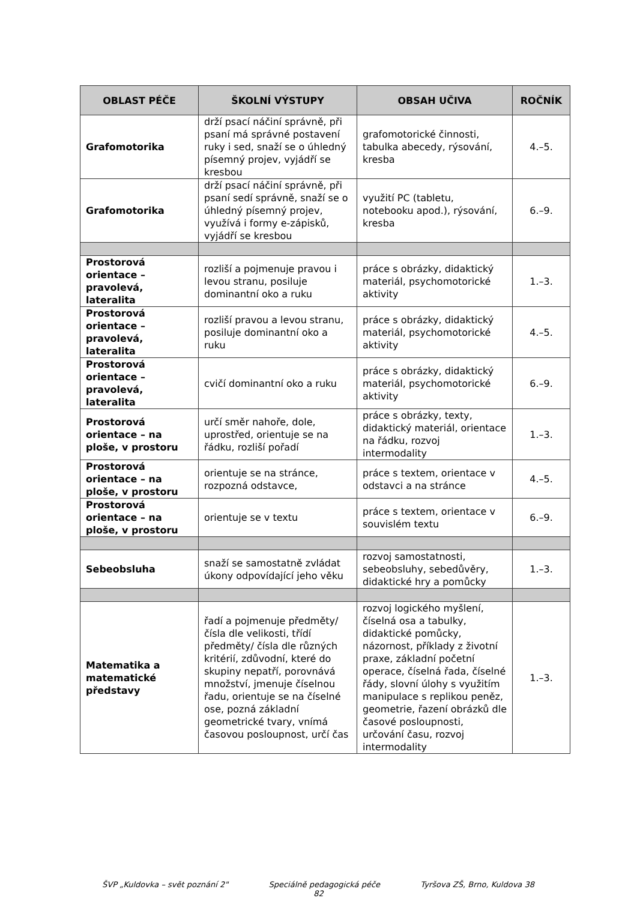| OBLAST PÉČE | ŠKOLNÍ VÝSTUPY | OBSAH UČIVA | ROČNÍK |
| --- | --- | --- | --- |
| Grafomotorika | drží psací náčiní správně, při psaní má správné postavení ruky i sed, snaží se o úhledný písemný projev, vyjádří se kresbou | grafomotorické činnosti, tabulka abecedy, rýsování, kresba | 4.–5. |
| Grafomotorika | drží psací náčiní správně, při psaní sedí správně, snaží se o úhledný písemný projev, využívá i formy e-zápisků, vyjádří se kresbou | využití PC (tabletu, notebooku apod.), rýsování, kresba | 6.–9. |
| Prostorová orientace – pravolevá, lateralita | rozliší a pojmenuje pravou i levou stranu, posiluje dominantní oko a ruku | práce s obrázky, didaktický materiál, psychomotorické aktivity | 1.–3. |
| Prostorová orientace – pravolevá, lateralita | rozliší pravou a levou stranu, posiluje dominantní oko a ruku | práce s obrázky, didaktický materiál, psychomotorické aktivity | 4.–5. |
| Prostorová orientace – pravolevá, lateralita | cvičí dominantní oko a ruku | práce s obrázky, didaktický materiál, psychomotorické aktivity | 6.–9. |
| Prostorová orientace – na ploše, v prostoru | určí směr nahoře, dole, uprostřed, orientuje se na řádku, rozliší pořadí | práce s obrázky, texty, didaktický materiál, orientace na řádku, rozvoj intermodality | 1.–3. |
| Prostorová orientace – na ploše, v prostoru | orientuje se na stránce, rozpozná odstavce, | práce s textem, orientace v odstavci a na stránce | 4.–5. |
| Prostorová orientace – na ploše, v prostoru | orientuje se v textu | práce s textem, orientace v souvislém textu | 6.–9. |
| Sebeobsluha | snaží se samostatně zvládat úkony odpovídající jeho věku | rozvoj samostatnosti, sebeobsluhy, sebedůvěry, didaktické hry a pomůcky | 1.–3. |
| Matematika a matematické představy | řadí a pojmenuje předměty/ čísla dle velikosti, třídí předměty/ čísla dle různých kritérií, zdůvodní, které do skupiny nepatří, porovnává množství, jmenuje číselnou řadu, orientuje se na číselné ose, pozná základní geometrické tvary, vnímá časovou posloupnost, určí čas | rozvoj logického myšlení, číselná osa a tabulky, didaktické pomůcky, názornost, příklady z životní praxe, základní početní operace, číselná řada, číselné řády, slovní úlohy s využitím manipulace s replikou peněz, geometrie, řazení obrázků dle časové posloupnosti, určování času, rozvoj intermodality | 1.–3. |
ŠVP „Kuldovka – svět poznání 2" Speciálně pedagogická péče Tyršova ZŠ, Brno, Kuldova 38
82